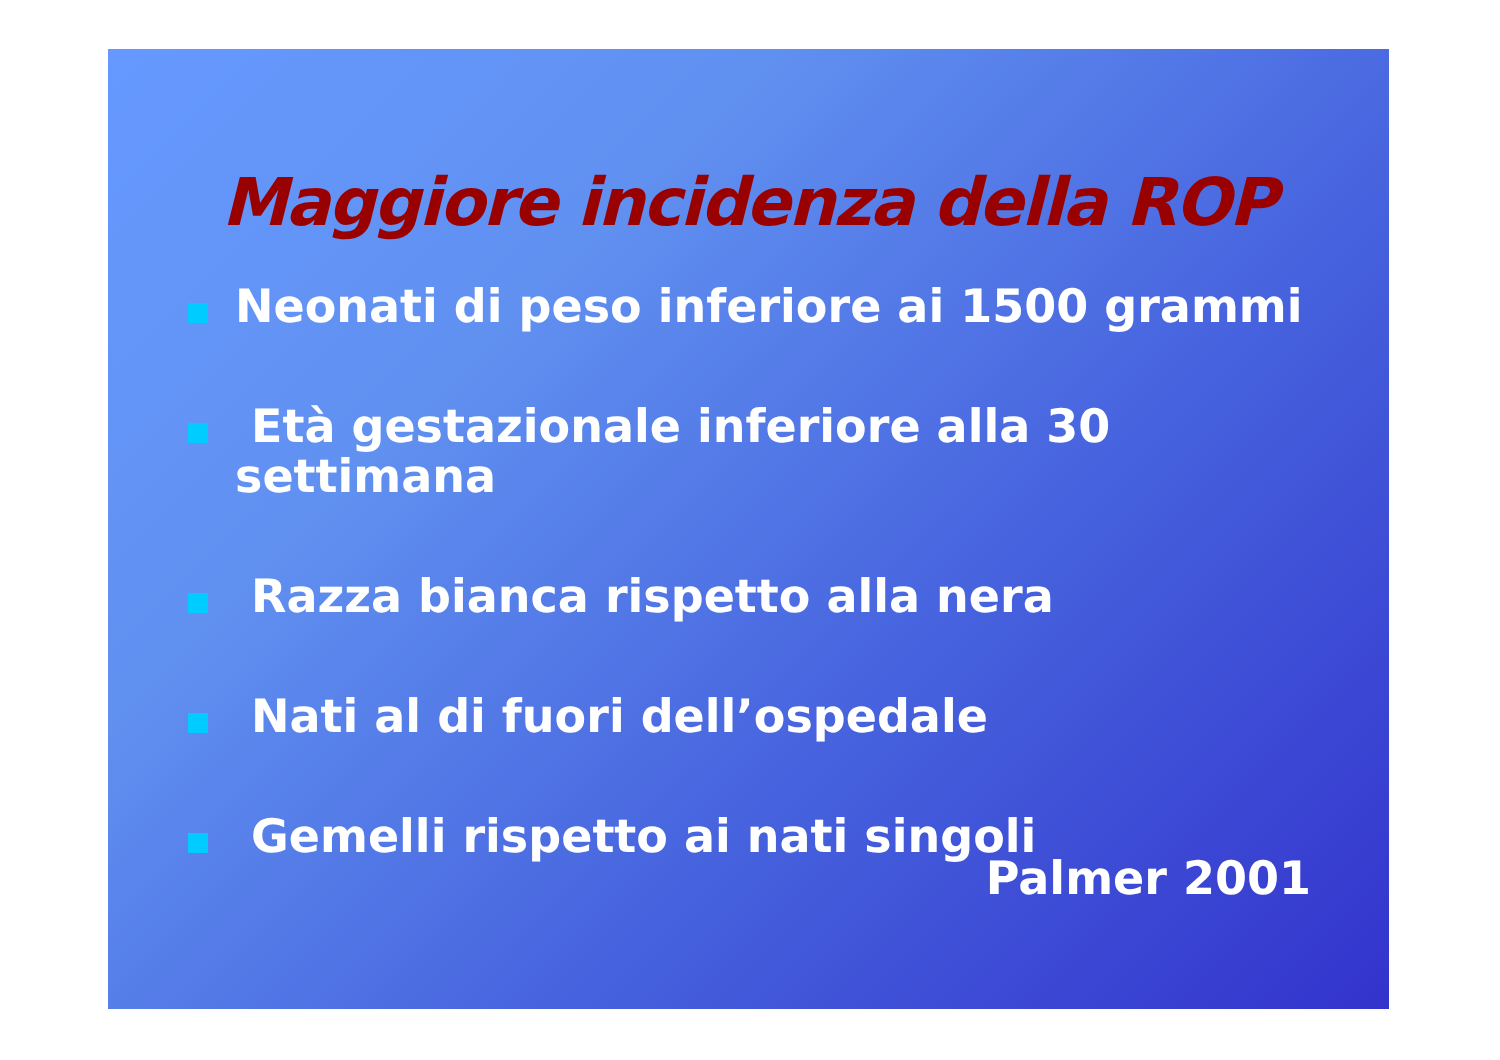Maggiore incidenza della ROP
Neonati di peso inferiore ai 1500 grammi
Età gestazionale inferiore alla 30
settimana
Razza bianca rispetto alla nera
Nati al di fuori dell’ospedale
Gemelli rispetto ai nati singoli
Palmer 2001